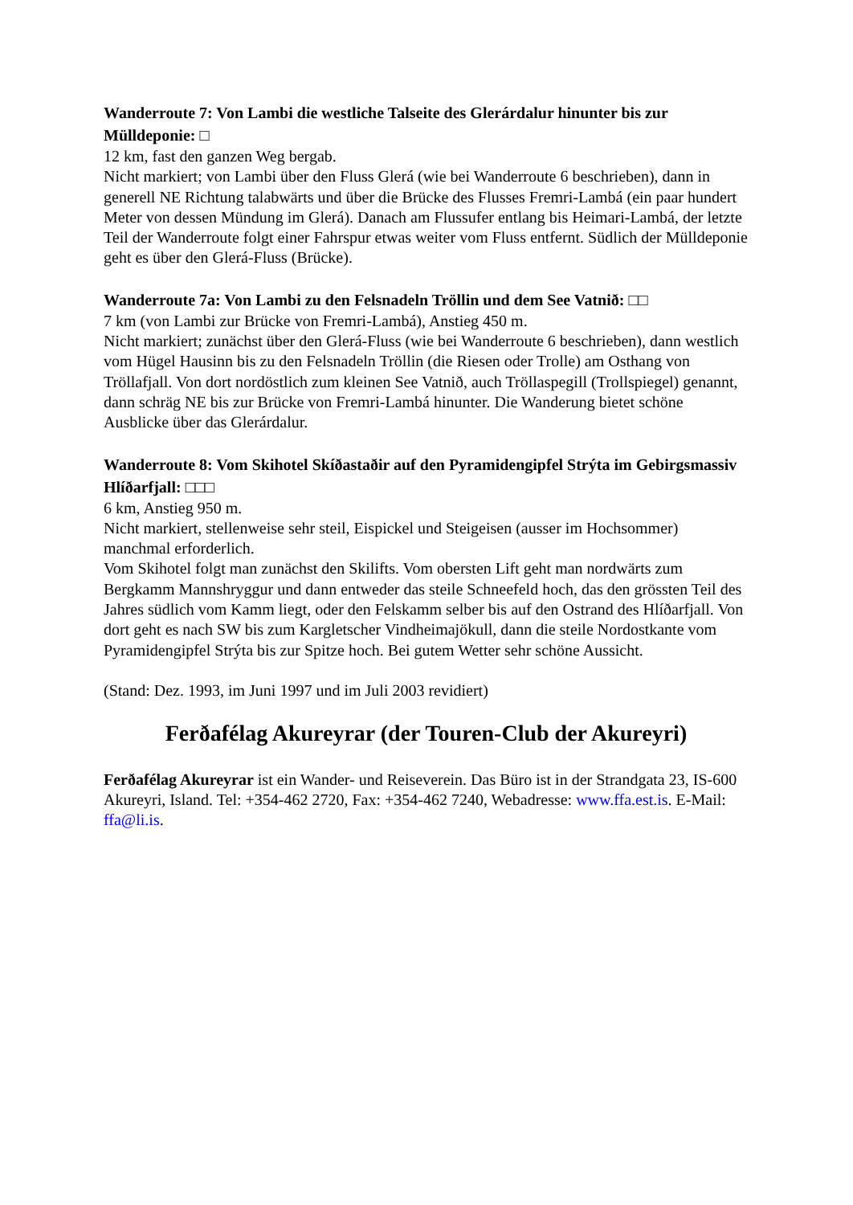Wanderroute 7: Von Lambi die westliche Talseite des Glerárdalur hinunter bis zur Mülldeponie: □
12 km, fast den ganzen Weg bergab.
Nicht markiert; von Lambi über den Fluss Glerá (wie bei Wanderroute 6 beschrieben), dann in generell NE Richtung talabwärts und über die Brücke des Flusses Fremri-Lambá (ein paar hundert Meter von dessen Mündung im Glerá). Danach am Flussufer entlang bis Heimari-Lambá, der letzte Teil der Wanderroute folgt einer Fahrspur etwas weiter vom Fluss entfernt. Südlich der Mülldeponie geht es über den Glerá-Fluss (Brücke).
Wanderroute 7a: Von Lambi zu den Felsnadeln Tröllin und dem See Vatnið: □□
7 km (von Lambi zur Brücke von Fremri-Lambá), Anstieg 450 m.
Nicht markiert; zunächst über den Glerá-Fluss (wie bei Wanderroute 6 beschrieben), dann westlich vom Hügel Hausinn bis zu den Felsnadeln Tröllin (die Riesen oder Trolle) am Osthang von Tröllafjall. Von dort nordöstlich zum kleinen See Vatnið, auch Tröllaspegill (Trollspiegel) genannt, dann schräg NE bis zur Brücke von Fremri-Lambá hinunter. Die Wanderung bietet schöne Ausblicke über das Glerárdalur.
Wanderroute 8: Vom Skihotel Skíðastaðir auf den Pyramidengipfel Strýta im Gebirgsmassiv Hlíðarfjall: □□□
6 km, Anstieg 950 m.
Nicht markiert, stellenweise sehr steil, Eispickel und Steigeisen (ausser im Hochsommer) manchmal erforderlich.
Vom Skihotel folgt man zunächst den Skilifts. Vom obersten Lift geht man nordwärts zum Bergkamm Mannshryggur und dann entweder das steile Schneefeld hoch, das den grössten Teil des Jahres südlich vom Kamm liegt, oder den Felskamm selber bis auf den Ostrand des Hlíðarfjall. Von dort geht es nach SW bis zum Kargletscher Vindheimajökull, dann die steile Nordostkante vom Pyramidengipfel Strýta bis zur Spitze hoch. Bei gutem Wetter sehr schöne Aussicht.
(Stand: Dez. 1993, im Juni 1997 und im Juli 2003 revidiert)
Ferðafélag Akureyrar (der Touren-Club der Akureyri)
Ferðafélag Akureyrar ist ein Wander- und Reiseverein. Das Büro ist in der Strandgata 23, IS-600 Akureyri, Island. Tel: +354-462 2720, Fax: +354-462 7240, Webadresse: www.ffa.est.is. E-Mail: ffa@li.is.